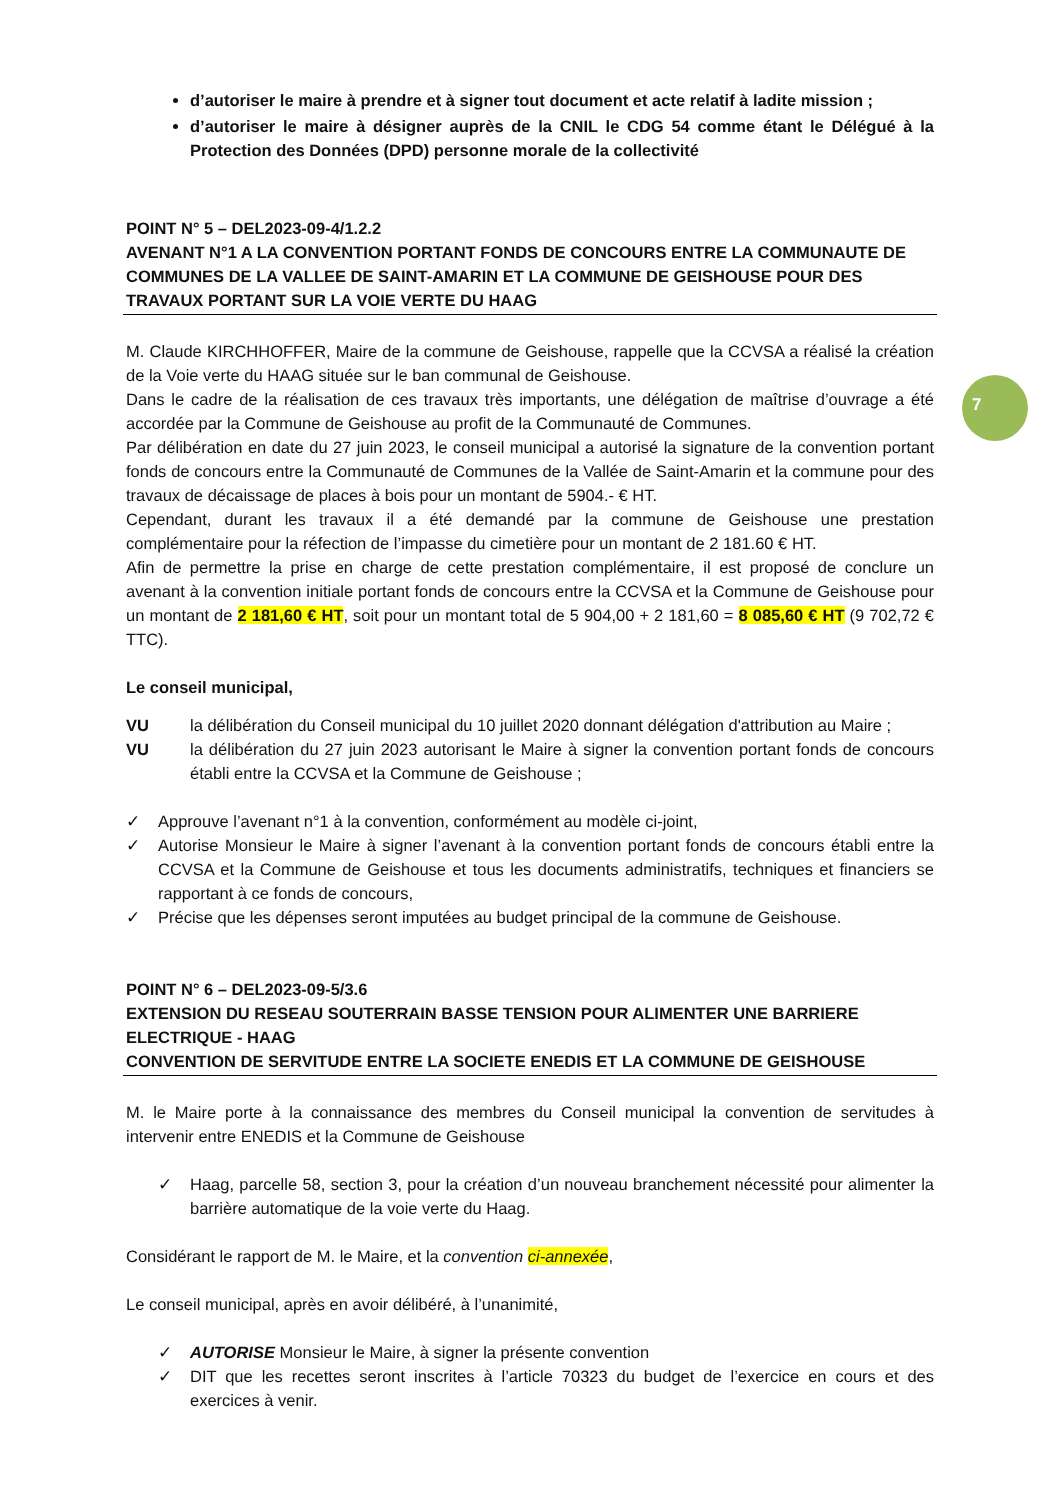7
d’autoriser le maire à prendre et à signer tout document et acte relatif à ladite mission ;
d’autoriser le maire à désigner auprès de la CNIL le CDG 54 comme étant le Délégué à la Protection des Données (DPD) personne morale de la collectivité
POINT N° 5 – DEL2023-09-4/1.2.2
AVENANT N°1 A LA CONVENTION PORTANT FONDS DE CONCOURS ENTRE LA COMMUNAUTE DE COMMUNES DE LA VALLEE DE SAINT-AMARIN ET LA COMMUNE DE GEISHOUSE POUR DES TRAVAUX PORTANT SUR LA VOIE VERTE DU HAAG
M. Claude KIRCHHOFFER, Maire de la commune de Geishouse, rappelle que la CCVSA a réalisé la création de la Voie verte du HAAG située sur le ban communal de Geishouse.
Dans le cadre de la réalisation de ces travaux très importants, une délégation de maîtrise d’ouvrage a été accordée par la Commune de Geishouse au profit de la Communauté de Communes.
Par délibération en date du 27 juin 2023, le conseil municipal a autorisé la signature de la convention portant fonds de concours entre la Communauté de Communes de la Vallée de Saint-Amarin et la commune pour des travaux de décaissage de places à bois pour un montant de 5904.- € HT.
Cependant, durant les travaux il a été demandé par la commune de Geishouse une prestation complémentaire pour la réfection de l’impasse du cimetière pour un montant de 2 181.60 € HT.
Afin de permettre la prise en charge de cette prestation complémentaire, il est proposé de conclure un avenant à la convention initiale portant fonds de concours entre la CCVSA et la Commune de Geishouse pour un montant de 2 181,60 € HT, soit pour un montant total de 5 904,00 + 2 181,60 = 8 085,60 € HT (9 702,72 € TTC).
Le conseil municipal,
VU la délibération du Conseil municipal du 10 juillet 2020 donnant délégation d'attribution au Maire ;
VU la délibération du 27 juin 2023 autorisant le Maire à signer la convention portant fonds de concours établi entre la CCVSA et la Commune de Geishouse ;
✓ Approuve l’avenant n°1 à la convention, conformément au modèle ci-joint,
✓ Autorise Monsieur le Maire à signer l’avenant à la convention portant fonds de concours établi entre la CCVSA et la Commune de Geishouse et tous les documents administratifs, techniques et financiers se rapportant à ce fonds de concours,
✓ Précise que les dépenses seront imputées au budget principal de la commune de Geishouse.
POINT N° 6 – DEL2023-09-5/3.6
EXTENSION DU RESEAU SOUTERRAIN BASSE TENSION POUR ALIMENTER UNE BARRIERE ELECTRIQUE - HAAG
CONVENTION DE SERVITUDE ENTRE LA SOCIETE ENEDIS ET LA COMMUNE DE GEISHOUSE
M. le Maire porte à la connaissance des membres du Conseil municipal la convention de servitudes à intervenir entre ENEDIS et la Commune de Geishouse
✓ Haag, parcelle 58, section 3, pour la création d’un nouveau branchement nécessité pour alimenter la barrière automatique de la voie verte du Haag.
Considérant le rapport de M. le Maire, et la convention ci-annexée,
Le conseil municipal, après en avoir délibéré, à l’unanimité,
✓ AUTORISE Monsieur le Maire, à signer la présente convention
✓ DIT que les recettes seront inscrites à l’article 70323 du budget de l’exercice en cours et des exercices à venir.